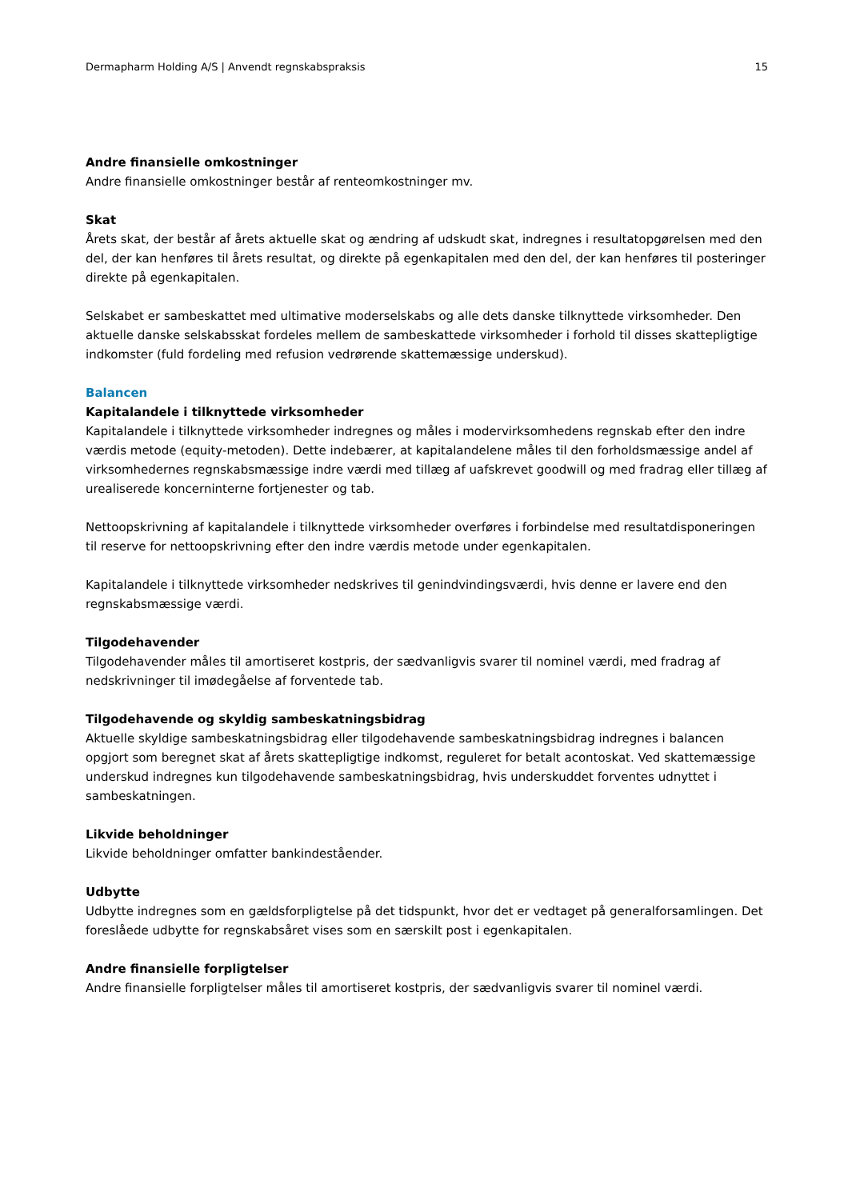Dermapharm Holding A/S | Anvendt regnskabspraksis 15
Andre finansielle omkostninger
Andre finansielle omkostninger består af renteomkostninger mv.
Skat
Årets skat, der består af årets aktuelle skat og ændring af udskudt skat, indregnes i resultatopgørelsen med den del, der kan henføres til årets resultat, og direkte på egenkapitalen med den del, der kan henføres til posteringer direkte på egenkapitalen.
Selskabet er sambeskattet med ultimative moderselskabs og alle dets danske tilknyttede virksomheder. Den aktuelle danske selskabsskat fordeles mellem de sambeskattede virksomheder i forhold til disses skattepligtige indkomster (fuld fordeling med refusion vedrørende skattemæssige underskud).
Balancen
Kapitalandele i tilknyttede virksomheder
Kapitalandele i tilknyttede virksomheder indregnes og måles i modervirksomhedens regnskab efter den indre værdis metode (equity-metoden). Dette indebærer, at kapitalandelene måles til den forholdsmæssige andel af virksomhedernes regnskabsmæssige indre værdi med tillæg af uafskrevet goodwill og med fradrag eller tillæg af urealiserede koncerninterne fortjenester og tab.
Nettoopskrivning af kapitalandele i tilknyttede virksomheder overføres i forbindelse med resultatdisponeringen til reserve for nettoopskrivning efter den indre værdis metode under egenkapitalen.
Kapitalandele i tilknyttede virksomheder nedskrives til genindvindingsværdi, hvis denne er lavere end den regnskabsmæssige værdi.
Tilgodehavender
Tilgodehavender måles til amortiseret kostpris, der sædvanligvis svarer til nominel værdi, med fradrag af nedskrivninger til imødegåelse af forventede tab.
Tilgodehavende og skyldig sambeskatningsbidrag
Aktuelle skyldige sambeskatningsbidrag eller tilgodehavende sambeskatningsbidrag indregnes i balancen opgjort som beregnet skat af årets skattepligtige indkomst, reguleret for betalt acontoskat. Ved skattemæssige underskud indregnes kun tilgodehavende sambeskatningsbidrag, hvis underskuddet forventes udnyttet i sambeskatningen.
Likvide beholdninger
Likvide beholdninger omfatter bankindeståender.
Udbytte
Udbytte indregnes som en gældsforpligtelse på det tidspunkt, hvor det er vedtaget på generalforsamlingen. Det foreslåede udbytte for regnskabsåret vises som en særskilt post i egenkapitalen.
Andre finansielle forpligtelser
Andre finansielle forpligtelser måles til amortiseret kostpris, der sædvanligvis svarer til nominel værdi.